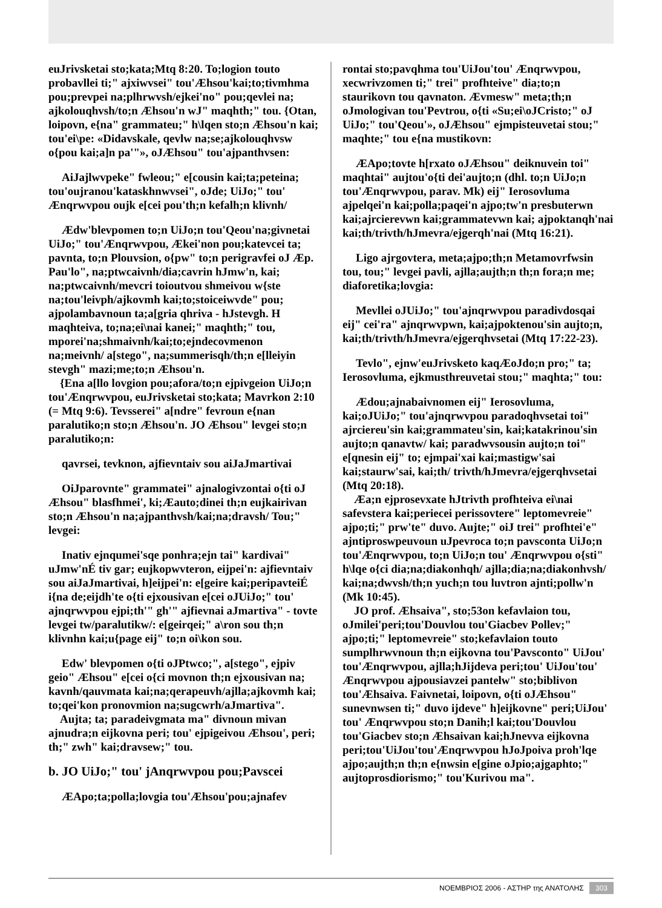euJrivsketai sto;kata;Mtq 8:20. To;logion touto probavllei ti;" ajxiwvsei" tou'Æhsou'kai;to;tivmhma pou;prevpei na;plhrwvsh/ejkei'no" pou;qevlei na; ajkolouqhvsh/to;n Æhsou'n wJ" maqhth;" tou. {Otan, loipovn, e{na" grammateu;" h\lqen sto;n Æhsou'n kai; tou'ei\pe: «Didavskale, qevlw na;se;ajkolouqhvsw o{pou kai;a]n pa'"», oJÆhsou" tou'ajpanthvsen:
AiJajlwvpeke" fwleou;" e[cousin kai;ta;peteina; tou'oujranou'kataskhnwvsei", oJde; UiJo;" tou' Ænqrwvpou oujk e[cei pou'th;n kefalh;n klivnh/
Ædw'blevpomen to;n UiJo;n tou'Qeou'na;givnetai UiJo;" tou'Ænqrwvpou, Ækei'non pou;katevcei ta; pavnta, to;n Plouvsion, o{pw" to;n perigravfei oJ Æp. Pau'lo", na;ptwcaivnh/dia;cavrin hJmw'n, kai; na;ptwcaivnh/mevcri toioutvou shmeivou w{ste na;tou'leivph/ajkovmh kai;to;stoiceiwvde" pou; ajpolambavnoun ta;a[gria qhriva - hJstevgh. H maqhteiva, to;na;ei\nai kanei;" maqhth;" tou, mporei'na;shmaivnh/kai;to;ejndecovmenon na;meivnh/ a[stego", na;summerisqh/th;n e[lleiyin stevgh" mazi;me;to;n Æhsou'n.
{Ena a[llo lovgion pou;afora/to;n ejpivgeion UiJo;n tou'Ænqrwvpou, euJrivsketai sto;kata; Mavrkon 2:10 (= Mtq 9:6). Tevsserei" a[ndre" fevroun e{nan paralutiko;n sto;n Æhsou'n. JO Æhsou" levgei sto;n paralutiko;n:
qavrsei, tevknon, ajfievntaiv sou aiJaJmartivai
OiJparovnte" grammatei" ajnalogivzontai o{ti oJ Æhsou" blasfhmei', ki;Æauto;dinei th;n eujkairivan sto;n Æhsou'n na;ajpanthvsh/kai;na;dravsh/ Tou;" levgei:
Inativ ejnqumei'sqe ponhra;ejn tai" kardivai" uJmw'nÉ tiv gar; eujkopwvteron, eijpei'n: ajfievntaiv sou aiJaJmartivai, h]eijpei'n: e[geire kai;peripavteiÉ i{na de;eijdh'te o{ti ejxousivan e[cei oJUiJo;" tou' ajnqrwvpou ejpi;th'" gh'" ajfievnai aJmartiva" - tovte levgei tw/paralutikw/: e[geirqei;" a\ron sou th;n klivnhn kai;u{page eij" to;n oi\kon sou.
Edw' blevpomen o{ti oJPtwco;", a[stego", ejpiv geio" Æhsou" e[cei o{ci movnon th;n ejxousivan na; kavnh/qauvmata kai;na;qerapeuvh/ajlla;ajkovmh kai; to;qei'kon pronovmion na;sugcwrh/aJmartiva".
Aujta; ta; paradeivgmata ma" divnoun mivan ajnudra;n eijkovna peri; tou' ejpigeivou Æhsou', peri; th;" zwh" kai;dravsew;" tou.
b. JO UiJo;" tou' jAnqrwvpou pou;Pavscei
ÆApo;ta;polla;lovgia tou'Æhsou'pou;ajnafev
rontai sto;pavqhma tou'UiJou'tou' Ænqrwvpou, xecwrivzomen ti;" trei" profhteive" dia;to;n staurikovn tou qavnaton. Ævmesw" meta;th;n oJmologivan tou'Pevtrou, o{ti «Su;ei\oJCristo;" oJ UiJo;" tou'Qeou'», oJÆhsou" ejmpisteuvetai stou;" maqhte;" tou e{na mustikovn:
ÆApo;tovte h[rxato oJÆhsou" deiknuvein toi" maqhtai" aujtou'o{ti dei'aujto;n (dhl. to;n UiJo;n tou'Ænqrwvpou, parav. Mk) eij" Ierosovluma ajpelqei'n kai;polla;paqei'n ajpo;tw'n presbuterwn kai;ajrcierevwn kai;grammatevwn kai; ajpoktanqh'nai kai;th/trivth/hJmevra/ejgerqh'nai (Mtq 16:21).
Ligo ajrgovtera, meta;ajpo;th;n Metamovrfwsin tou, tou;" levgei pavli, ajlla;aujth;n th;n fora;n me; diaforetika;lovgia:
Mevllei oJUiJo;" tou'ajnqrwvpou paradivdosqai eij" cei'ra" ajnqrwvpwn, kai;ajpoktenou'sin aujto;n, kai;th/trivth/hJmevra/ejgerqhvsetai (Mtq 17:22-23).
Tevlo", ejnw'euJrivsketo kaqÆoJdo;n pro;" ta; Ierosovluma, ejkmusthreuvetai stou;" maqhta;" tou:
Ædou;ajnabaivnomen eij" Ierosovluma, kai;oJUiJo;" tou'ajnqrwvpou paradoqhvsetai toi" ajrciereu'sin kai;grammateu'sin, kai;katakrinou'sin aujto;n qanavtw/ kai; paradwvsousin aujto;n toi" e[qnesin eij" to; ejmpai'xai kai;mastigw'sai kai;staurw'sai, kai;th/ trivth/hJmevra/ejgerqhvsetai (Mtq 20:18).
Æa;n ejprosevxate hJtrivth profhteiva ei\nai safevstera kai;periecei perissovtere" leptomevreie" ajpo;ti;" prw'te" duvo. Aujte;" oiJ trei" profhtei'e" ajntiproswpeuvoun uJpevroca to;n pavsconta UiJo;n tou'Ænqrwvpou, to;n UiJo;n tou' Ænqrwvpou o{sti" h\lqe o{ci dia;na;diakonhqh/ ajlla;dia;na;diakonhvsh/ kai;na;dwvsh/th;n yuch;n tou luvtron ajnti;pollw'n (Mk 10:45).
JO prof. Æhsaiva", sto;53on kefavlaion tou, oJmilei'peri;tou'Douvlou tou'Giacbev Pollev;" ajpo;ti;" leptomevreie" sto;kefavlaion touto sumplhrwvnoun th;n eijkovna tou'Pavsconto" UiJou' tou'Ænqrwvpou, ajlla;hJijdeva peri;tou' UiJou'tou' Ænqrwvpou ajpousiavzei pantelw" sto;biblivon tou'Æhsaiva. Faivnetai, loipovn, o{ti oJÆhsou" sunevnwsen ti;" duvo ijdeve" h]eijkovne" peri;UiJou' tou' Ænqrwvpou sto;n Danih;l kai;tou'Douvlou tou'Giacbev sto;n Æhsaivan kai;hJnevva eijkovna peri;tou'UiJou'tou'Ænqrwvpou hJoJpoiva proh'lqe ajpo;aujth;n th;n e{nwsin e[gine oJpio;ajgaphto;" aujtoprosdiorismo;" tou'Kurivou ma".
ΝΟΕΜΒΡΙΟΣ 2006 - ΑΣΤΗΡ της ΑΝΑΤΟΛΗΣ 303